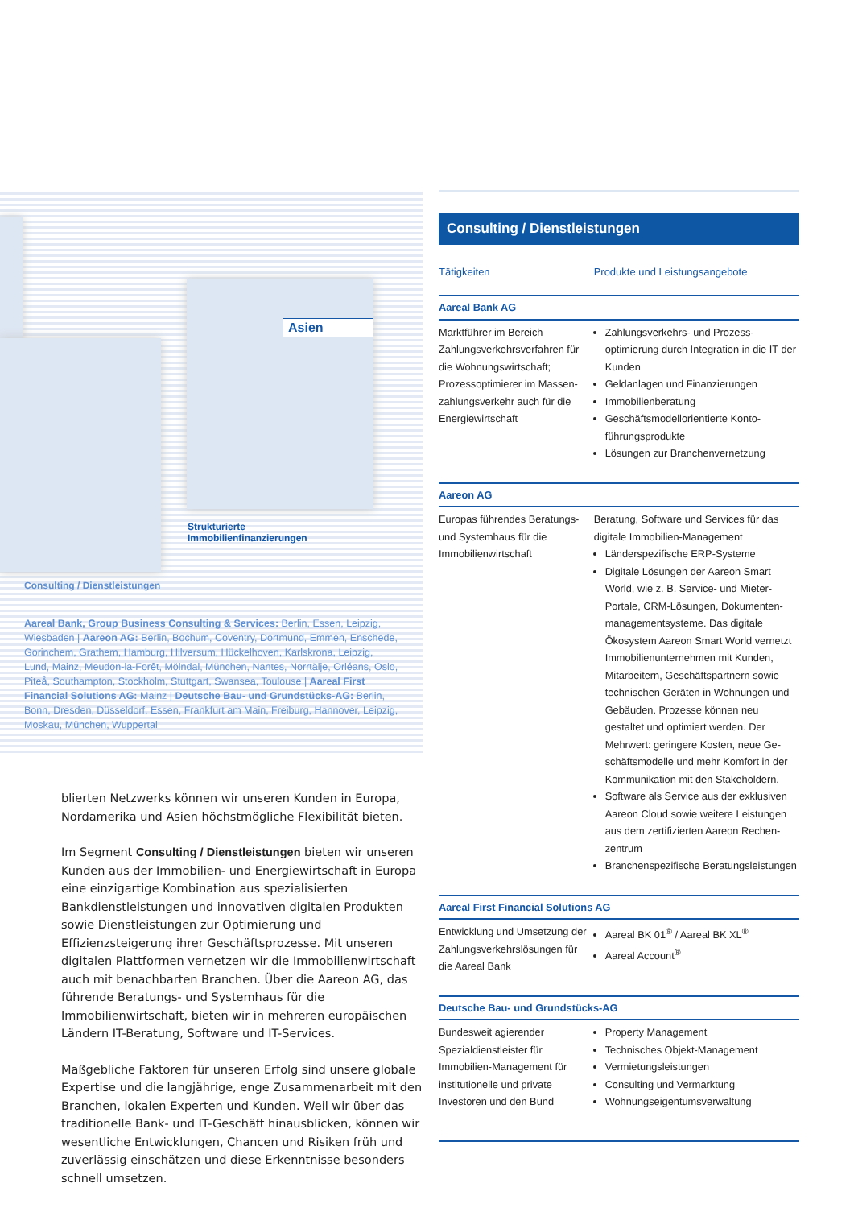Asien
Strukturierte
Immobilienfinanzierungen
Consulting / Dienstleistungen
Aareal Bank, Group Business Consulting & Services: Berlin, Essen, Leipzig, Wiesbaden | Aareon AG: Berlin, Bochum, Coventry, Dortmund, Emmen, Enschede, Gorinchem, Grathem, Hamburg, Hilversum, Hückelhoven, Karlskrona, Leipzig, Lund, Mainz, Meudon-la-Forêt, Mölndal, München, Nantes, Norrtälje, Orléans, Oslo, Piteå, Southampton, Stockholm, Stuttgart, Swansea, Toulouse | Aareal First Financial Solutions AG: Mainz | Deutsche Bau- und Grund­stücks-AG: Berlin, Bonn, Dresden, Düsseldorf, Essen, Frankfurt am Main, Freiburg, Hannover, Leipzig, Moskau, München, Wuppertal
blierten Netzwerks können wir unseren Kunden in Europa, Nord­amerika und Asien höchstmögliche Flexibilität bieten.
Im Segment Consulting / Dienstleistungen bieten wir unseren Kunden aus der Immobilien- und Energiewirtschaft in Europa eine einzigartige Kombination aus spezialisierten Bankdienstleistungen und innovativen digitalen Produkten sowie Dienstleistungen zur Optimierung und Effizienzsteigerung ihrer Geschäftsprozesse. Mit unseren digitalen Plattformen vernetzen wir die Immobilienwirtschaft auch mit benachbarten Branchen. Über die Aareon AG, das führende Beratungs- und Systemhaus für die Immobilienwirtschaft, bieten wir in mehreren europäischen Ländern IT-Beratung, Software und IT-Services.
Maßgebliche Faktoren für unseren Erfolg sind unsere globale Expertise und die langjährige, enge Zusammenarbeit mit den Bran­chen, lokalen Experten und Kunden. Weil wir über das traditionelle Bank- und IT-Geschäft hinausblicken, können wir wesentliche Ent­wicklungen, Chancen und Risiken früh und zuverlässig einschätzen und diese Erkenntnisse besonders schnell umsetzen.
Consulting / Dienstleistungen
| Tätigkeiten | Produkte und Leistungsangebote |
| --- | --- |
| Aareal Bank AG | |
| Marktführer im Bereich Zahlungsverkehrsverfahren für die Wohnungswirtschaft; Prozessoptimierer im Massen­zahlungsverkehr auch für die Energiewirtschaft | Zahlungsverkehrs- und Prozess­optimierung durch Integration in die IT der Kunden Geldanlagen und Finanzierungen Immobilienberatung Geschäftsmodellorientierte Konto­führungsprodukte Lösungen zur Branchenvernetzung |
| Aareon AG | |
| Europas führendes Bera­tungs- und Systemhaus für die Immobilienwirtschaft | Beratung, Software und Services für das digitale Immobilien-Management Länderspezifische ERP-Systeme Digitale Lösungen der Aareon Smart World, wie z. B. Service- und Mieter-Portale, CRM-Lösungen, Dokumenten­managementsysteme. Das digitale Ökosystem Aareon Smart World vernetzt Immobilienunternehmen mit Kunden, Mitarbeitern, Geschäftspartnern sowie technischen Geräten in Wohnungen und Gebäuden. Prozesse können neu gestaltet und optimiert werden. Der Mehrwert: geringere Kosten, neue Ge­schäftsmodelle und mehr Komfort in der Kommunikation mit den Stakeholdern. Software als Service aus der exklusiven Aareon Cloud sowie weitere Leistungen aus dem zertifizierten Aareon Rechen­zentrum Branchenspezifische Beratungsleistungen |
| Aareal First Financial Solutions AG | |
| Entwicklung und Umsetzung der Zahlungsverkehrslösungen für die Aareal Bank | Aareal BK 01<sup>®</sup> / Aareal BK XL<sup>®</sup> Aareal Account<sup>®</sup> |
| Deutsche Bau- und Grundstücks-AG | |
| Bundesweit agierender Spezialdienstleister für Immobilien-Management für institutionelle und private Investoren und den Bund | Property Management Technisches Objekt-Management Vermietungsleistungen Consulting und Vermarktung Wohnungseigentumsverwaltung |